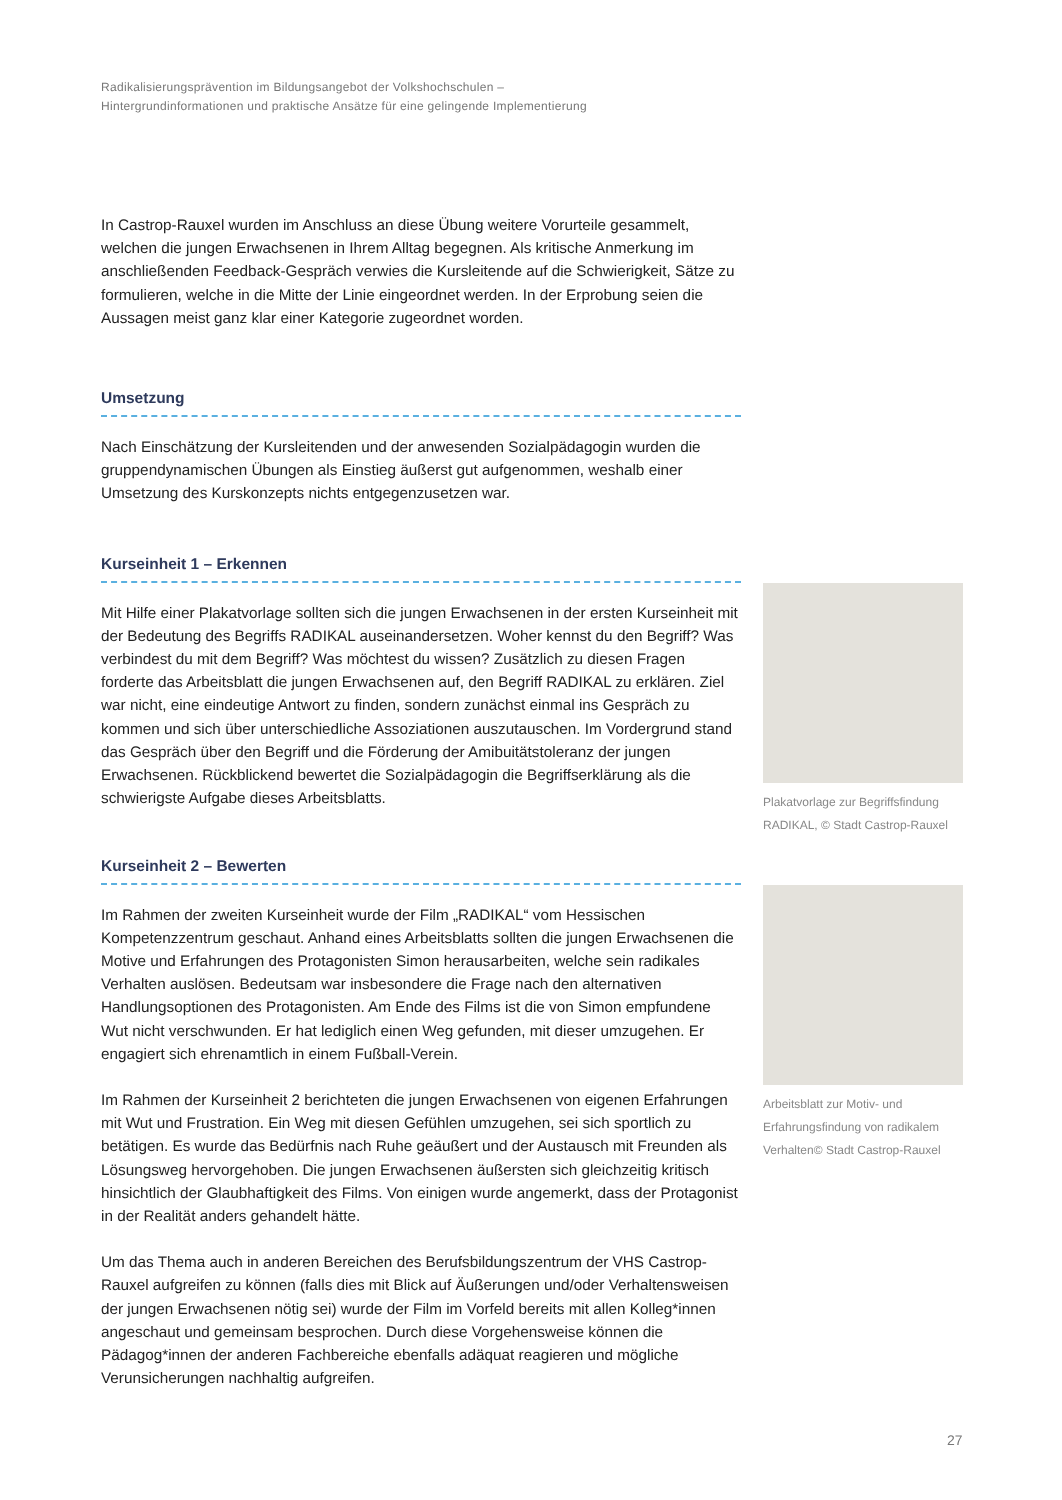Radikalisierungsprävention im Bildungsangebot der Volkshochschulen –
Hintergrundinformationen und praktische Ansätze für eine gelingende Implementierung
In Castrop-Rauxel wurden im Anschluss an diese Übung weitere Vorurteile gesammelt, welchen die jungen Erwachsenen in Ihrem Alltag begegnen. Als kritische Anmerkung im anschließenden Feedback-Gespräch verwies die Kursleitende auf die Schwierigkeit, Sätze zu formulieren, welche in die Mitte der Linie eingeordnet werden. In der Erprobung seien die Aussagen meist ganz klar einer Kategorie zugeordnet worden.
Umsetzung
Nach Einschätzung der Kursleitenden und der anwesenden Sozialpädagogin wurden die gruppendynamischen Übungen als Einstieg äußerst gut aufgenommen, weshalb einer Umsetzung des Kurskonzepts nichts entgegenzusetzen war.
Kurseinheit 1 – Erkennen
Mit Hilfe einer Plakatvorlage sollten sich die jungen Erwachsenen in der ersten Kurseinheit mit der Bedeutung des Begriffs RADIKAL auseinandersetzen. Woher kennst du den Begriff? Was verbindest du mit dem Begriff? Was möchtest du wissen? Zusätzlich zu diesen Fragen forderte das Arbeitsblatt die jungen Erwachsenen auf, den Begriff RADIKAL zu erklären. Ziel war nicht, eine eindeutige Antwort zu finden, sondern zunächst einmal ins Gespräch zu kommen und sich über unterschiedliche Assoziationen auszutauschen. Im Vordergrund stand das Gespräch über den Begriff und die Förderung der Amibuitätstoleranz der jungen Erwachsenen. Rückblickend bewertet die Sozialpädagogin die Begriffserklärung als die schwierigste Aufgabe dieses Arbeitsblatts.
Plakatvorlage zur Begriffsfindung RADIKAL, © Stadt Castrop-Rauxel
Kurseinheit 2 – Bewerten
Im Rahmen der zweiten Kurseinheit wurde der Film „RADIKAL“ vom Hessischen Kompetenzzentrum geschaut. Anhand eines Arbeitsblatts sollten die jungen Erwachsenen die Motive und Erfahrungen des Protagonisten Simon herausarbeiten, welche sein radikales Verhalten auslösen. Bedeutsam war insbesondere die Frage nach den alternativen Handlungsoptionen des Protagonisten. Am Ende des Films ist die von Simon empfundene Wut nicht verschwunden. Er hat lediglich einen Weg gefunden, mit dieser umzugehen. Er engagiert sich ehrenamtlich in einem Fußball-Verein.
Im Rahmen der Kurseinheit 2 berichteten die jungen Erwachsenen von eigenen Erfahrungen mit Wut und Frustration. Ein Weg mit diesen Gefühlen umzugehen, sei sich sportlich zu betätigen. Es wurde das Bedürfnis nach Ruhe geäußert und der Austausch mit Freunden als Lösungsweg hervorgehoben. Die jungen Erwachsenen äußersten sich gleichzeitig kritisch hinsichtlich der Glaubhaftigkeit des Films. Von einigen wurde angemerkt, dass der Protagonist in der Realität anders gehandelt hätte.
Um das Thema auch in anderen Bereichen des Berufsbildungszentrum der VHS Castrop-Rauxel aufgreifen zu können (falls dies mit Blick auf Äußerungen und/oder Verhaltensweisen der jungen Erwachsenen nötig sei) wurde der Film im Vorfeld bereits mit allen Kolleg*innen angeschaut und gemeinsam besprochen. Durch diese Vorgehensweise können die Pädagog*innen der anderen Fachbereiche ebenfalls adäquat reagieren und mögliche Verunsicherungen nachhaltig aufgreifen.
Arbeitsblatt zur Motiv- und Erfahrungsfindung von radikalem Verhalten© Stadt Castrop-Rauxel
27